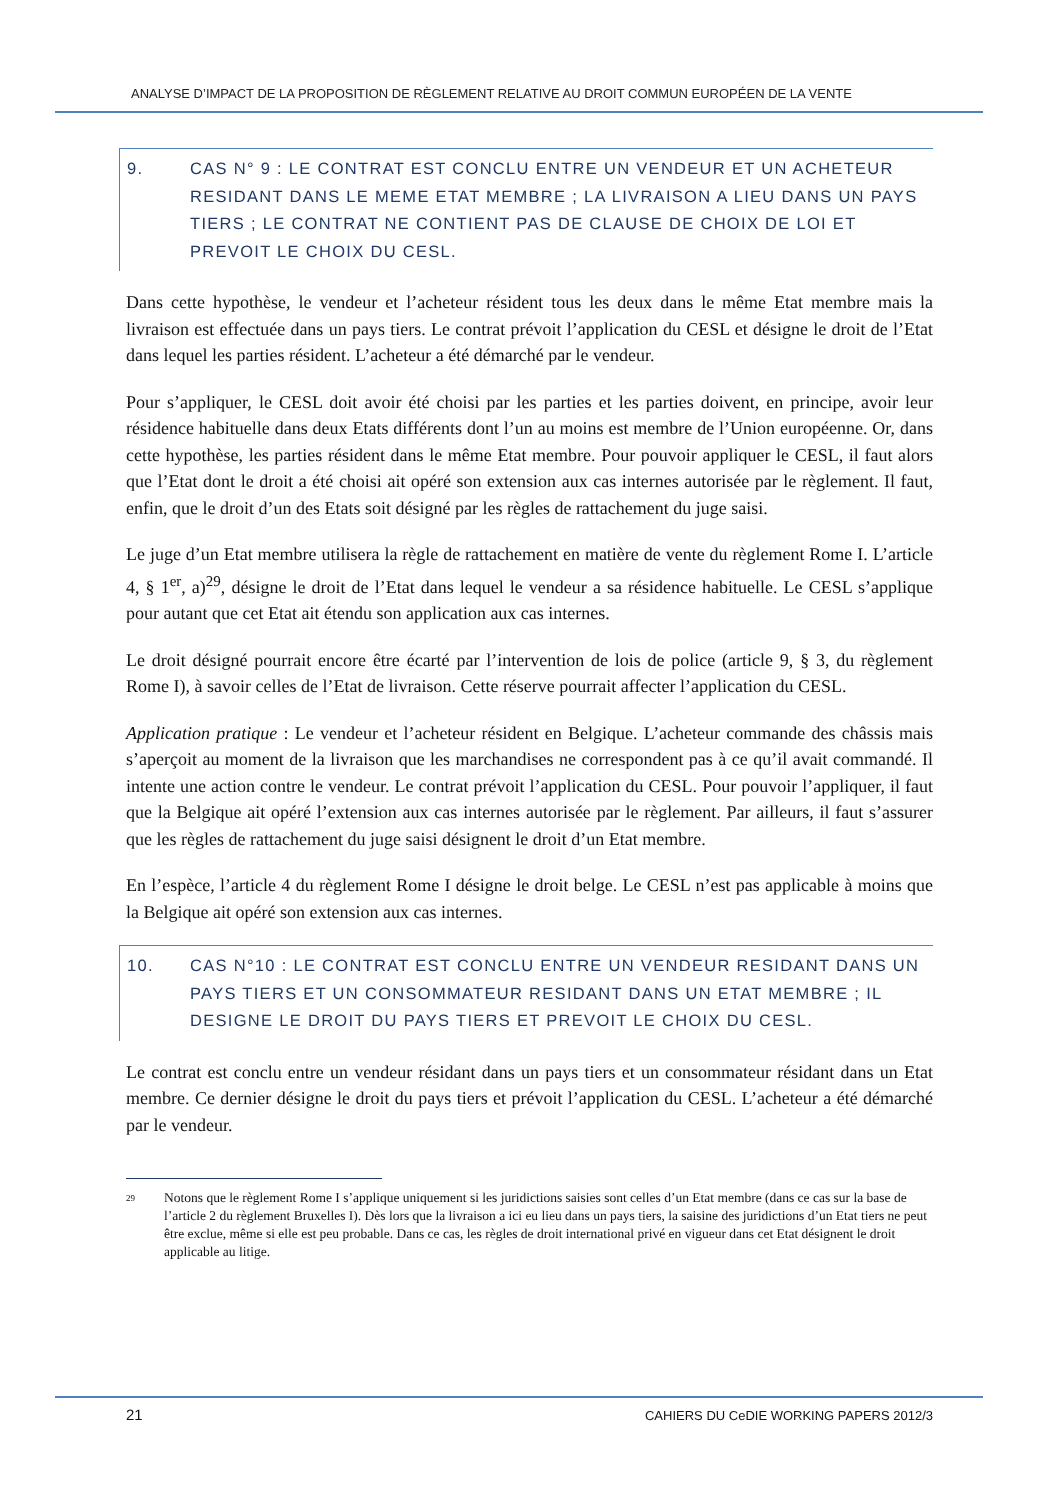ANALYSE D’IMPACT DE LA PROPOSITION DE RÈGLEMENT RELATIVE AU DROIT COMMUN EUROPÉEN DE LA VENTE
9. CAS N° 9 : LE CONTRAT EST CONCLU ENTRE UN VENDEUR ET UN ACHETEUR RESIDANT DANS LE MEME ETAT MEMBRE ; LA LIVRAISON A LIEU DANS UN PAYS TIERS ; LE CONTRAT NE CONTIENT PAS DE CLAUSE DE CHOIX DE LOI ET PREVOIT LE CHOIX DU CESL.
Dans cette hypothèse, le vendeur et l’acheteur résident tous les deux dans le même Etat membre mais la livraison est effectuée dans un pays tiers. Le contrat prévoit l’application du CESL et désigne le droit de l’Etat dans lequel les parties résident. L’acheteur a été démarché par le vendeur.
Pour s’appliquer, le CESL doit avoir été choisi par les parties et les parties doivent, en principe, avoir leur résidence habituelle dans deux Etats différents dont l’un au moins est membre de l’Union européenne. Or, dans cette hypothèse, les parties résident dans le même Etat membre. Pour pouvoir appliquer le CESL, il faut alors que l’Etat dont le droit a été choisi ait opéré son extension aux cas internes autorisée par le règlement. Il faut, enfin, que le droit d’un des Etats soit désigné par les règles de rattachement du juge saisi.
Le juge d’un Etat membre utilisera la règle de rattachement en matière de vente du règlement Rome I. L’article 4, § 1<sup>er</sup>, a)<sup>29</sup>, désigne le droit de l’Etat dans lequel le vendeur a sa résidence habituelle. Le CESL s’applique pour autant que cet Etat ait étendu son application aux cas internes.
Le droit désigné pourrait encore être écarté par l’intervention de lois de police (article 9, § 3, du règlement Rome I), à savoir celles de l’Etat de livraison. Cette réserve pourrait affecter l’application du CESL.
Application pratique : Le vendeur et l’acheteur résident en Belgique. L’acheteur commande des châssis mais s’aperçoit au moment de la livraison que les marchandises ne correspondent pas à ce qu’il avait commandé. Il intente une action contre le vendeur. Le contrat prévoit l’application du CESL. Pour pouvoir l’appliquer, il faut que la Belgique ait opéré l’extension aux cas internes autorisée par le règlement. Par ailleurs, il faut s’assurer que les règles de rattachement du juge saisi désignent le droit d’un Etat membre.
En l’espèce, l’article 4 du règlement Rome I désigne le droit belge. Le CESL n’est pas applicable à moins que la Belgique ait opéré son extension aux cas internes.
10. CAS N°10 : LE CONTRAT EST CONCLU ENTRE UN VENDEUR RESIDANT DANS UN PAYS TIERS ET UN CONSOMMATEUR RESIDANT DANS UN ETAT MEMBRE ; IL DESIGNE LE DROIT DU PAYS TIERS ET PREVOIT LE CHOIX DU CESL.
Le contrat est conclu entre un vendeur résidant dans un pays tiers et un consommateur résidant dans un Etat membre. Ce dernier désigne le droit du pays tiers et prévoit l’application du CESL. L’acheteur a été démarché par le vendeur.
<sup>29</sup> Notons que le règlement Rome I s’applique uniquement si les juridictions saisies sont celles d’un Etat membre (dans ce cas sur la base de l’article 2 du règlement Bruxelles I). Dès lors que la livraison a ici eu lieu dans un pays tiers, la saisine des juridictions d’un Etat tiers ne peut être exclue, même si elle est peu probable. Dans ce cas, les règles de droit international privé en vigueur dans cet Etat désignent le droit applicable au litige.
21 CAHIERS DU CeDIE WORKING PAPERS 2012/3